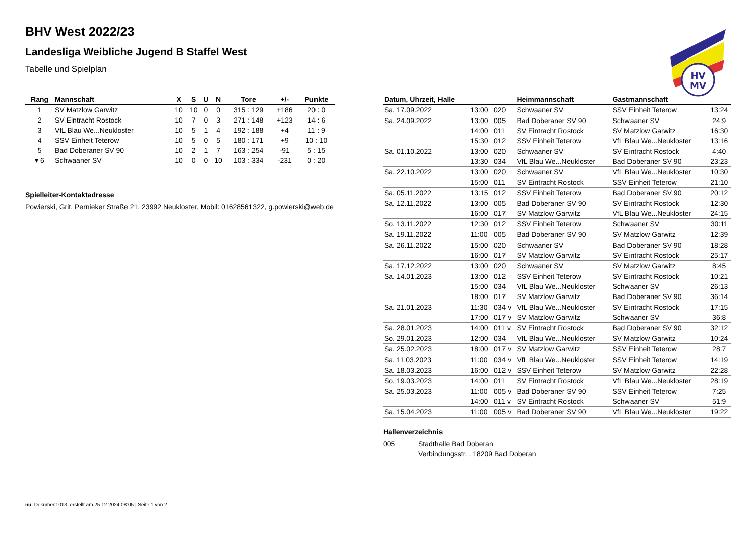BHV West 2022/23
Landesliga Weibliche Jugend B Staffel West
Tabelle und Spielplan
HV
MV
| Rang | Mannschaft | X | S | U | N | Tore | +/- | Punkte |
| --- | --- | --- | --- | --- | --- | --- | --- | --- |
| 1 | SV Matzlow Garwitz | 10 | 10 | 0 | 0 | 315 : 129 | +186 | 20 : 0 |
| 2 | SV Eintracht Rostock | 10 | 7 | 0 | 3 | 271 : 148 | +123 | 14 : 6 |
| 3 | VfL Blau We...Neukloster | 10 | 5 | 1 | 4 | 192 : 188 | +4 | 11 : 9 |
| 4 | SSV Einheit Teterow | 10 | 5 | 0 | 5 | 180 : 171 | +9 | 10 : 10 |
| 5 | Bad Doberaner SV 90 | 10 | 2 | 1 | 7 | 163 : 254 | -91 | 5 : 15 |
| ▾ 6 | Schwaaner SV | 10 | 0 | 0 | 10 | 103 : 334 | -231 | 0 : 20 |
Spielleiter-Kontaktadresse
Powierski, Grit, Pernieker Straße 21, 23992 Neukloster, Mobil: 01628561322, g.powierski@web.de
| Datum, Uhrzeit, Halle | | | Heimmannschaft | Gastmannschaft | |
| --- | --- | --- | --- | --- | --- |
| Sa. 17.09.2022 | 13:00 | 020 | Schwaaner SV | SSV Einheit Teterow | 13:24 |
| Sa. 24.09.2022 | 13:00 | 005 | Bad Doberaner SV 90 | Schwaaner SV | 24:9 |
| | 14:00 | 011 | SV Eintracht Rostock | SV Matzlow Garwitz | 16:30 |
| | 15:30 | 012 | SSV Einheit Teterow | VfL Blau We...Neukloster | 13:16 |
| Sa. 01.10.2022 | 13:00 | 020 | Schwaaner SV | SV Eintracht Rostock | 4:40 |
| | 13:30 | 034 | VfL Blau We...Neukloster | Bad Doberaner SV 90 | 23:23 |
| Sa. 22.10.2022 | 13:00 | 020 | Schwaaner SV | VfL Blau We...Neukloster | 10:30 |
| | 15:00 | 011 | SV Eintracht Rostock | SSV Einheit Teterow | 21:10 |
| Sa. 05.11.2022 | 13:15 | 012 | SSV Einheit Teterow | Bad Doberaner SV 90 | 20:12 |
| Sa. 12.11.2022 | 13:00 | 005 | Bad Doberaner SV 90 | SV Eintracht Rostock | 12:30 |
| | 16:00 | 017 | SV Matzlow Garwitz | VfL Blau We...Neukloster | 24:15 |
| So. 13.11.2022 | 12:30 | 012 | SSV Einheit Teterow | Schwaaner SV | 30:11 |
| Sa. 19.11.2022 | 11:00 | 005 | Bad Doberaner SV 90 | SV Matzlow Garwitz | 12:39 |
| Sa. 26.11.2022 | 15:00 | 020 | Schwaaner SV | Bad Doberaner SV 90 | 18:28 |
| | 16:00 | 017 | SV Matzlow Garwitz | SV Eintracht Rostock | 25:17 |
| Sa. 17.12.2022 | 13:00 | 020 | Schwaaner SV | SV Matzlow Garwitz | 8:45 |
| Sa. 14.01.2023 | 13:00 | 012 | SSV Einheit Teterow | SV Eintracht Rostock | 10:21 |
| | 15:00 | 034 | VfL Blau We...Neukloster | Schwaaner SV | 26:13 |
| | 18:00 | 017 | SV Matzlow Garwitz | Bad Doberaner SV 90 | 36:14 |
| Sa. 21.01.2023 | 11:30 | 034 v | VfL Blau We...Neukloster | SV Eintracht Rostock | 17:15 |
| | 17:00 | 017 v | SV Matzlow Garwitz | Schwaaner SV | 36:8 |
| Sa. 28.01.2023 | 14:00 | 011 v | SV Eintracht Rostock | Bad Doberaner SV 90 | 32:12 |
| So. 29.01.2023 | 12:00 | 034 | VfL Blau We...Neukloster | SV Matzlow Garwitz | 10:24 |
| Sa. 25.02.2023 | 18:00 | 017 v | SV Matzlow Garwitz | SSV Einheit Teterow | 28:7 |
| Sa. 11.03.2023 | 11:00 | 034 v | VfL Blau We...Neukloster | SSV Einheit Teterow | 14:19 |
| Sa. 18.03.2023 | 16:00 | 012 v | SSV Einheit Teterow | SV Matzlow Garwitz | 22:28 |
| So. 19.03.2023 | 14:00 | 011 | SV Eintracht Rostock | VfL Blau We...Neukloster | 28:19 |
| Sa. 25.03.2023 | 11:00 | 005 v | Bad Doberaner SV 90 | SSV Einheit Teterow | 7:25 |
| | 14:00 | 011 v | SV Eintracht Rostock | Schwaaner SV | 51:9 |
| Sa. 15.04.2023 | 11:00 | 005 v | Bad Doberaner SV 90 | VfL Blau We...Neukloster | 19:22 |
Hallenverzeichnis
005 Stadthalle Bad Doberan
Verbindungsstr. , 18209 Bad Doberan
nu .Dokument 013, erstellt am 25.12.2024 08:05 | Seite 1 von 2